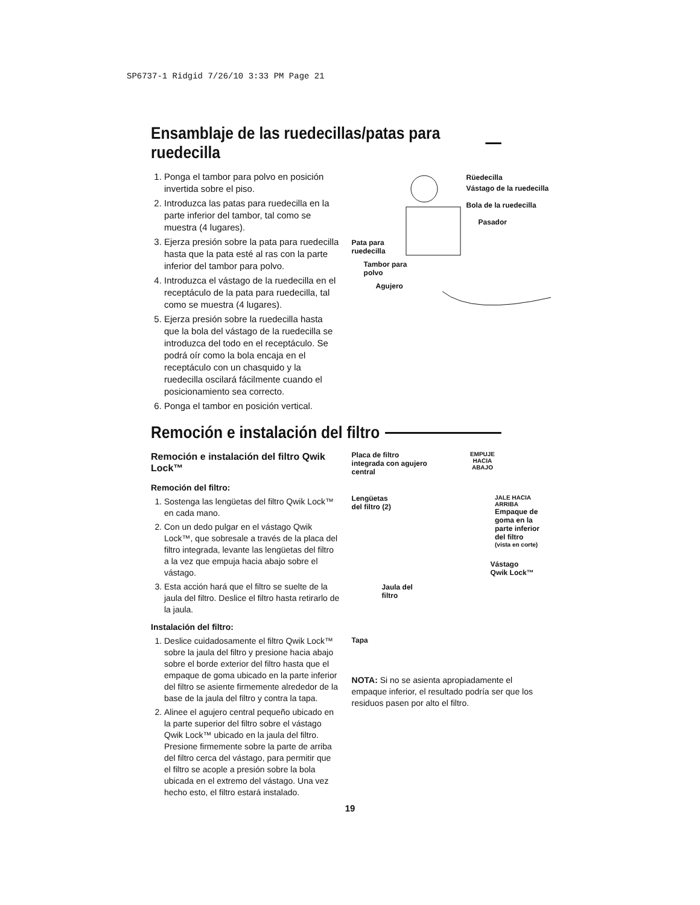SP6737-1 Ridgid 7/26/10 3:33 PM Page 21
Ensamblaje de las ruedecillas/patas para ruedecilla
1. Ponga el tambor para polvo en posición invertida sobre el piso.
2. Introduzca las patas para ruedecilla en la parte inferior del tambor, tal como se muestra (4 lugares).
3. Ejerza presión sobre la pata para ruedecilla hasta que la pata esté al ras con la parte inferior del tambor para polvo.
4. Introduzca el vástago de la ruedecilla en el receptáculo de la pata para ruedecilla, tal como se muestra (4 lugares).
5. Ejerza presión sobre la ruedecilla hasta que la bola del vástago de la ruedecilla se introduzca del todo en el receptáculo. Se podrá oír como la bola encaja en el receptáculo con un chasquido y la ruedecilla oscilará fácilmente cuando el posicionamiento sea correcto.
6. Ponga el tambor en posición vertical.
Rüedecilla
Vástago de la ruedecilla
Bola de la ruedecilla
Pasador
Pata para
ruedecilla
Tambor para
polvo
Agujero
Remoción e instalación del filtro
Remoción e instalación del filtro Qwik Lock™
Remoción del filtro:
1. Sostenga las lengüetas del filtro Qwik Lock™ en cada mano.
2. Con un dedo pulgar en el vástago Qwik Lock™, que sobresale a través de la placa del filtro integrada, levante las lengüetas del filtro a la vez que empuja hacia abajo sobre el vástago.
3. Esta acción hará que el filtro se suelte de la jaula del filtro. Deslice el filtro hasta retirarlo de la jaula.
Instalación del filtro:
1. Deslice cuidadosamente el filtro Qwik Lock™ sobre la jaula del filtro y presione hacia abajo sobre el borde exterior del filtro hasta que el empaque de goma ubicado en la parte inferior del filtro se asiente firmemente alrededor de la base de la jaula del filtro y contra la tapa.
2. Alinee el agujero central pequeño ubicado en la parte superior del filtro sobre el vástago Qwik Lock™ ubicado en la jaula del filtro. Presione firmemente sobre la parte de arriba del filtro cerca del vástago, para permitir que el filtro se acople a presión sobre la bola ubicada en el extremo del vástago. Una vez hecho esto, el filtro estará instalado.
Placa de filtro
integrada con agujero
central
EMPUJE
HACIA
ABAJO
Lengüetas
del filtro (2)
JALE HACIA
ARRIBA
Empaque de goma en la parte inferior del filtro
(vista en corte)
Vástago
Qwik Lock™
Jaula del
filtro
Tapa
NOTA: Si no se asienta apropiadamente el empaque inferior, el resultado podría ser que los residuos pasen por alto el filtro.
19